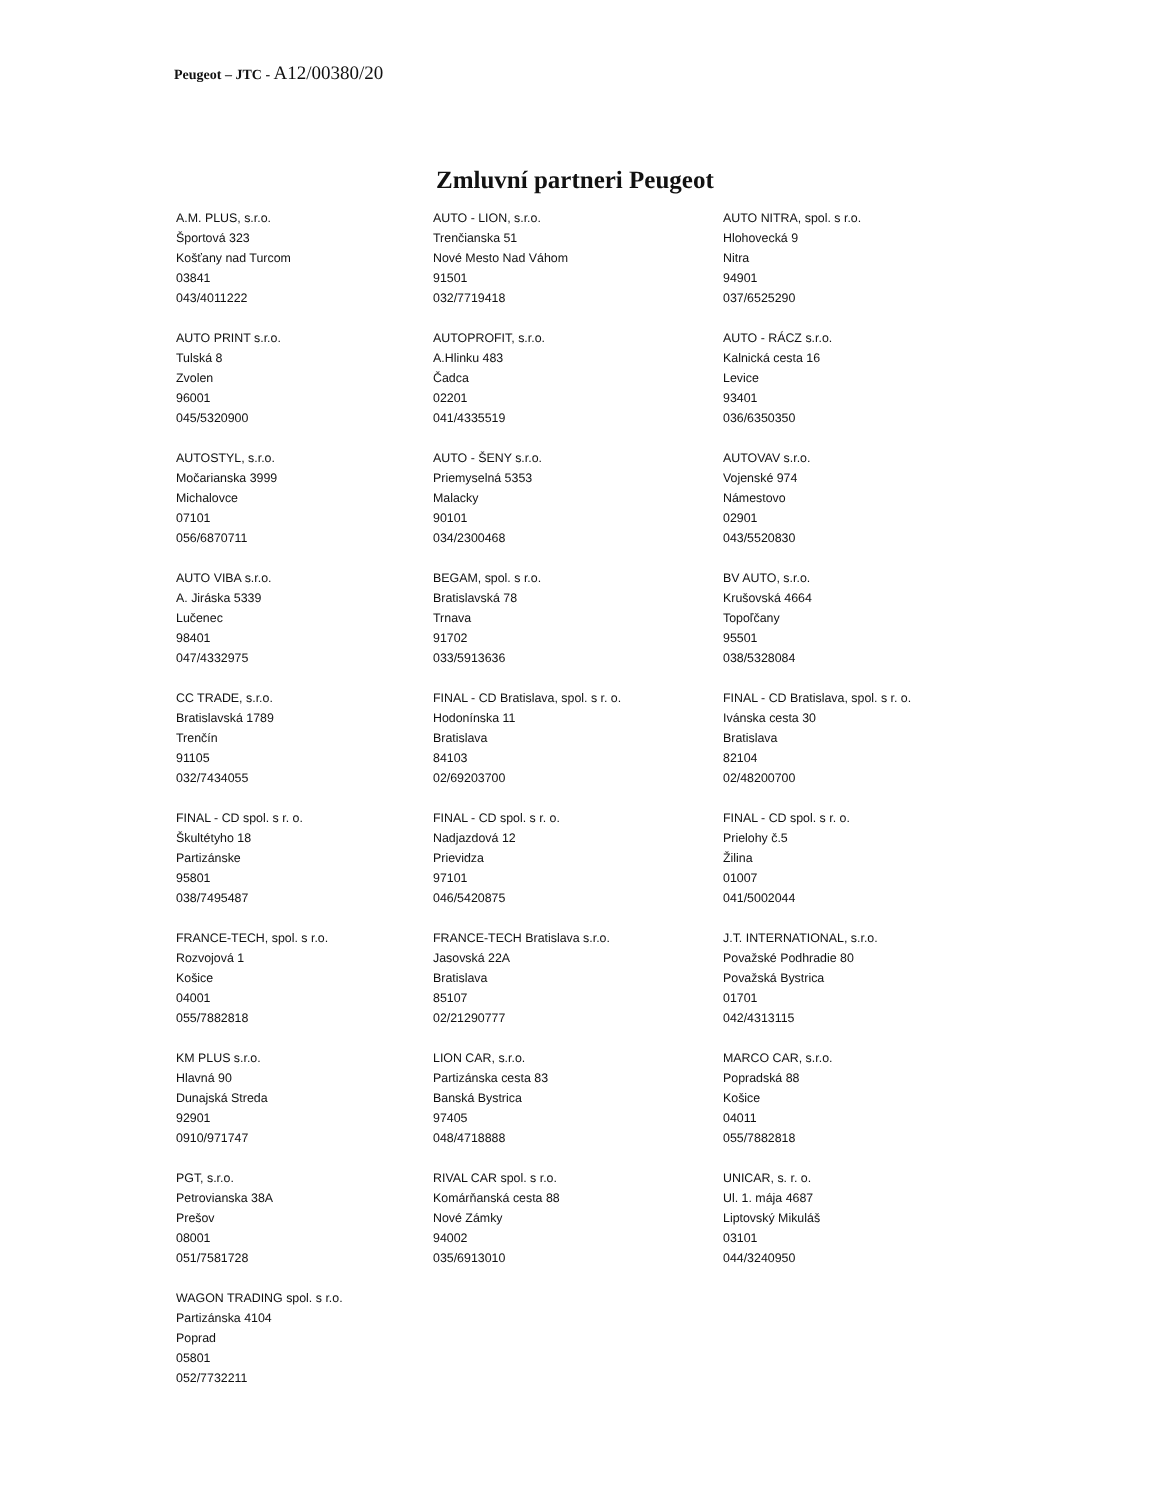Peugeot – JTC - A12/00380/20
Zmluvní partneri Peugeot
| A.M. PLUS, s.r.o. Športová 323 Košťany nad Turcom 03841 043/4011222 | AUTO - LION, s.r.o. Trenčianska 51 Nové Mesto Nad Váhom 91501 032/7719418 | AUTO NITRA, spol. s r.o. Hlohovecká 9 Nitra 94901 037/6525290 |
| AUTO PRINT s.r.o. Tulská 8 Zvolen 96001 045/5320900 | AUTOPROFIT, s.r.o. A.Hlinku 483 Čadca 02201 041/4335519 | AUTO - RÁCZ s.r.o. Kalnická cesta 16 Levice 93401 036/6350350 |
| AUTOSTYL, s.r.o. Močarianska 3999 Michalovce 07101 056/6870711 | AUTO - ŠENY s.r.o. Priemyselná 5353 Malacky 90101 034/2300468 | AUTOVAV s.r.o. Vojenské 974 Námestovo 02901 043/5520830 |
| AUTO VIBA s.r.o. A. Jiráska 5339 Lučenec 98401 047/4332975 | BEGAM, spol. s r.o. Bratislavská 78 Trnava 91702 033/5913636 | BV AUTO, s.r.o. Krušovská 4664 Topoľčany 95501 038/5328084 |
| CC TRADE, s.r.o. Bratislavská 1789 Trenčín 91105 032/7434055 | FINAL - CD Bratislava, spol. s r. o. Hodonínska 11 Bratislava 84103 02/69203700 | FINAL - CD Bratislava, spol. s r. o. Ivánska cesta 30 Bratislava 82104 02/48200700 |
| FINAL - CD spol. s r. o. Škultétyho 18 Partizánske 95801 038/7495487 | FINAL - CD spol. s r. o. Nadjazdová 12 Prievidza 97101 046/5420875 | FINAL - CD spol. s r. o. Prielohy č.5 Žilina 01007 041/5002044 |
| FRANCE-TECH, spol. s r.o. Rozvojová 1 Košice 04001 055/7882818 | FRANCE-TECH Bratislava s.r.o. Jasovská 22A Bratislava 85107 02/21290777 | J.T. INTERNATIONAL, s.r.o. Považské Podhradie 80 Považská Bystrica 01701 042/4313115 |
| KM PLUS s.r.o. Hlavná 90 Dunajská Streda 92901 0910/971747 | LION CAR, s.r.o. Partizánska cesta 83 Banská Bystrica 97405 048/4718888 | MARCO CAR, s.r.o. Popradská 88 Košice 04011 055/7882818 |
| PGT, s.r.o. Petrovianska 38A Prešov 08001 051/7581728 | RIVAL CAR spol. s r.o. Komárňanská cesta 88 Nové Zámky 94002 035/6913010 | UNICAR, s. r. o. Ul. 1. mája 4687 Liptovský Mikuláš 03101 044/3240950 |
| WAGON TRADING spol. s r.o. Partizánska 4104 Poprad 05801 052/7732211 | | |